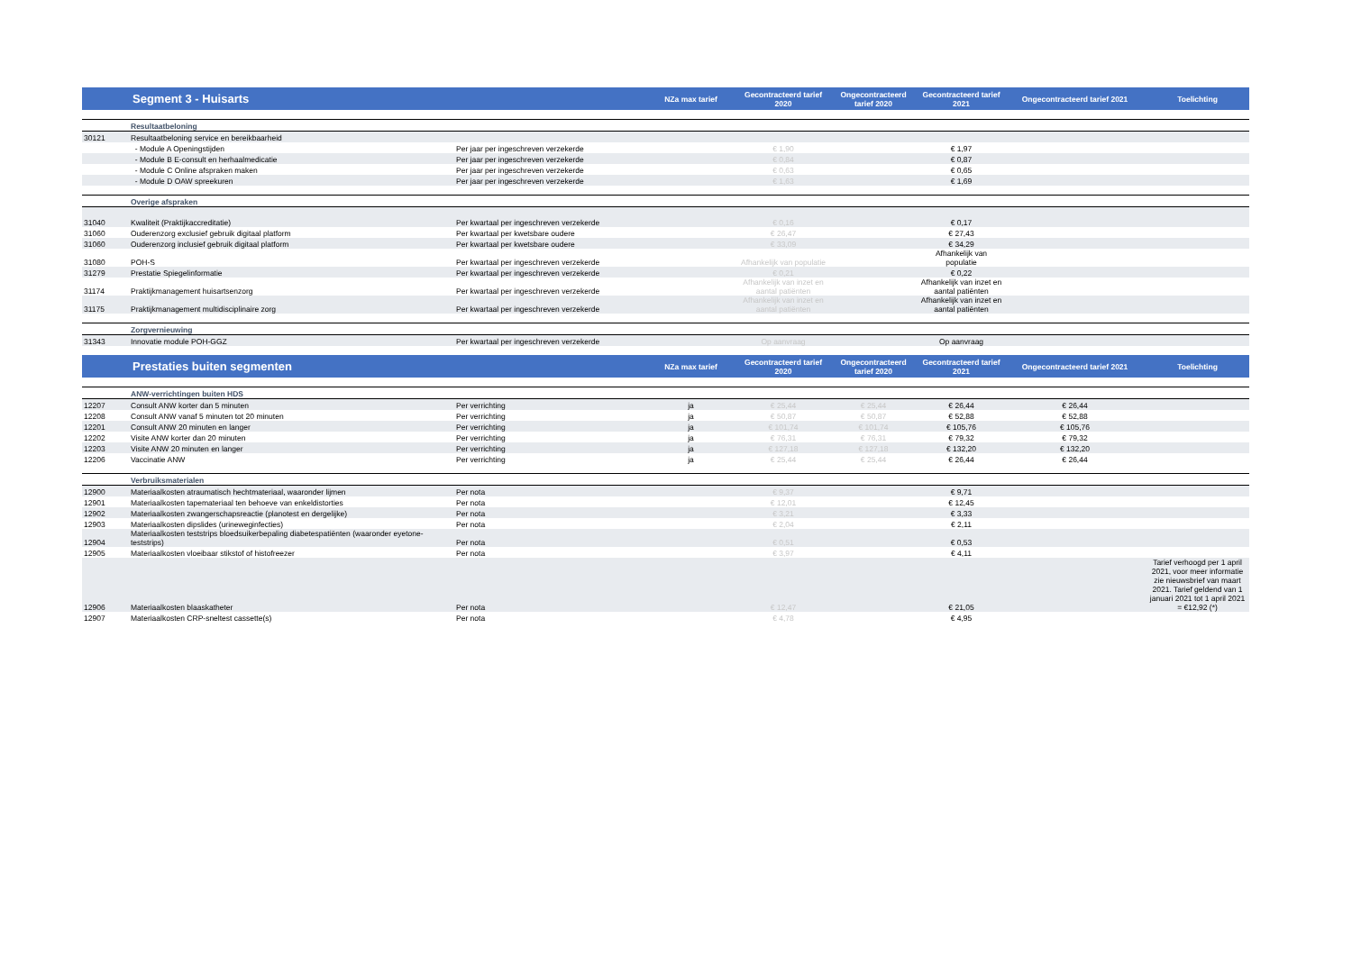| | Segment 3 - Huisarts | | NZa max tarief | Gecontracteerd tarief 2020 | Ongecontracteerd tarief 2020 | Gecontracteerd tarief 2021 | Ongecontracteerd tarief 2021 | Toelichting |
| --- | --- | --- | --- | --- | --- | --- | --- | --- |
| | Resultaatbeloning | | | | | | | |
| 30121 | Resultaatbeloning service en bereikbaarheid | | | | | | | |
| | - Module A Openingstijden | Per jaar per ingeschreven verzekerde | | € 1,90 | | € 1,97 | | |
| | - Module B E-consult en herhaalmedicatie | Per jaar per ingeschreven verzekerde | | € 0,84 | | € 0,87 | | |
| | - Module C Online afspraken maken | Per jaar per ingeschreven verzekerde | | € 0,63 | | € 0,65 | | |
| | - Module D OAW spreekuren | Per jaar per ingeschreven verzekerde | | € 1,63 | | € 1,69 | | |
| | Overige afspraken | | | | | | | |
| 31040 | Kwaliteit (Praktijkaccreditatie) | Per kwartaal per ingeschreven verzekerde | | € 0,16 | | € 0,17 | | |
| 31060 | Ouderenzorg exclusief gebruik digitaal platform | Per kwartaal per kwetsbare oudere | | € 26,47 | | € 27,43 | | |
| 31060 | Ouderenzorg inclusief gebruik digitaal platform | Per kwartaal per kwetsbare oudere | | € 33,09 | | € 34,29 | | |
| 31080 | POH-S | Per kwartaal per ingeschreven verzekerde | | Afhankelijk van populatie | | Afhankelijk van populatie | | |
| 31279 | Prestatie Spiegelinformatie | Per kwartaal per ingeschreven verzekerde | | € 0,21 | | € 0,22 | | |
| 31174 | Praktijkmanagement huisartsenzorg | Per kwartaal per ingeschreven verzekerde | | Afhankelijk van inzet en aantal patiënten | | Afhankelijk van inzet en aantal patiënten | | |
| 31175 | Praktijkmanagement multidisciplinaire zorg | Per kwartaal per ingeschreven verzekerde | | Afhankelijk van inzet en aantal patiënten | | Afhankelijk van inzet en aantal patiënten | | |
| | Zorgvernieuwing | | | | | | | |
| 31343 | Innovatie module POH-GGZ | Per kwartaal per ingeschreven verzekerde | | Op aanvraag | | Op aanvraag | | |
| | Prestaties buiten segmenten | | NZa max tarief | Gecontracteerd tarief 2020 | Ongecontracteerd tarief 2020 | Gecontracteerd tarief 2021 | Ongecontracteerd tarief 2021 | Toelichting |
| | ANW-verrichtingen buiten HDS | | | | | | | |
| 12207 | Consult ANW korter dan 5 minuten | Per verrichting | ja | € 25,44 | € 25,44 | € 26,44 | € 26,44 | |
| 12208 | Consult ANW vanaf 5 minuten tot 20 minuten | Per verrichting | ja | € 50,87 | € 50,87 | € 52,88 | € 52,88 | |
| 12201 | Consult ANW 20 minuten en langer | Per verrichting | ja | € 101,74 | € 101,74 | € 105,76 | € 105,76 | |
| 12202 | Visite ANW korter dan 20 minuten | Per verrichting | ja | € 76,31 | € 76,31 | € 79,32 | € 79,32 | |
| 12203 | Visite ANW 20 minuten en langer | Per verrichting | ja | € 127,18 | € 127,18 | € 132,20 | € 132,20 | |
| 12206 | Vaccinatie ANW | Per verrichting | ja | € 25,44 | € 25,44 | € 26,44 | € 26,44 | |
| | Verbruiksmaterialen | | | | | | | |
| 12900 | Materiaalkosten atraumatisch hechtmateriaal, waaronder lijmen | Per nota | | € 9,37 | | € 9,71 | | |
| 12901 | Materiaalkosten tapemateriaal ten behoeve van enkeldistorties | Per nota | | € 12,01 | | € 12,45 | | |
| 12902 | Materiaalkosten zwangerschapsreactie (planotest en dergelijke) | Per nota | | € 3,21 | | € 3,33 | | |
| 12903 | Materiaalkosten dipslides (urineweginfecties) | Per nota | | € 2,04 | | € 2,11 | | |
| 12904 | Materiaalkosten teststrips bloedsuikerbepaling diabetespatiënten (waaronder eyetone-teststrips) | Per nota | | € 0,51 | | € 0,53 | | |
| 12905 | Materiaalkosten vloeibaar stikstof of histofreezer | Per nota | | € 3,97 | | € 4,11 | | |
| 12906 | Materiaalkosten blaaskatheter | Per nota | | € 12,47 | | € 21,05 | | Tarief verhoogd per 1 april 2021, voor meer informatie zie nieuwsbrief van maart 2021. Tarief geldend van 1 januari 2021 tot 1 april 2021 = €12,92 (*) |
| 12907 | Materiaalkosten CRP-sneltest cassette(s) | Per nota | | € 4,78 | | € 4,95 | | |